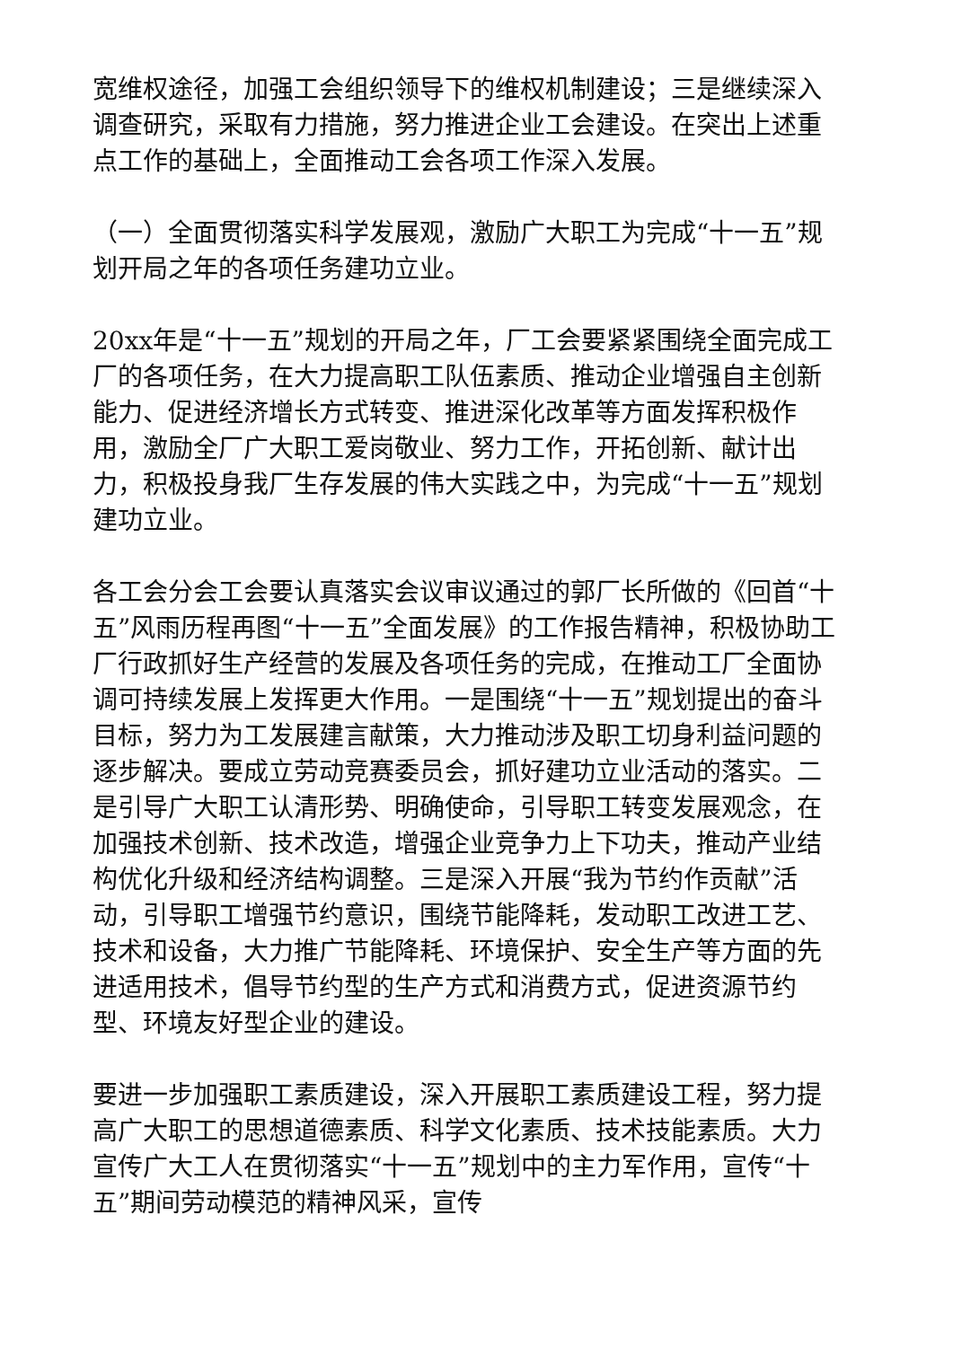宽维权途径，加强工会组织领导下的维权机制建设；三是继续深入调查研究，采取有力措施，努力推进企业工会建设。在突出上述重点工作的基础上，全面推动工会各项工作深入发展。
（一）全面贯彻落实科学发展观，激励广大职工为完成“十一五”规划开局之年的各项任务建功立业。
20xx年是“十一五”规划的开局之年，厂工会要紧紧围绕全面完成工厂的各项任务，在大力提高职工队伍素质、推动企业增强自主创新能力、促进经济增长方式转变、推进深化改革等方面发挥积极作用，激励全厂广大职工爱岗敬业、努力工作，开拓创新、献计出力，积极投身我厂生存发展的伟大实践之中，为完成“十一五”规划建功立业。
各工会分会工会要认真落实会议审议通过的郭厂长所做的《回首“十五”风雨历程再图“十一五”全面发展》的工作报告精神，积极协助工厂行政抓好生产经营的发展及各项任务的完成，在推动工厂全面协调可持续发展上发挥更大作用。一是围绕“十一五”规划提出的奋斗目标，努力为工发展建言献策，大力推动涉及职工切身利益问题的逐步解决。要成立劳动竞赛委员会，抓好建功立业活动的落实。二是引导广大职工认清形势、明确使命，引导职工转变发展观念，在加强技术创新、技术改造，增强企业竞争力上下功夫，推动产业结构优化升级和经济结构调整。三是深入开展“我为节约作贡献”活动，引导职工增强节约意识，围绕节能降耗，发动职工改进工艺、技术和设备，大力推广节能降耗、环境保护、安全生产等方面的先进适用技术，倡导节约型的生产方式和消费方式，促进资源节约型、环境友好型企业的建设。
要进一步加强职工素质建设，深入开展职工素质建设工程，努力提高广大职工的思想道德素质、科学文化素质、技术技能素质。大力宣传广大工人在贯彻落实“十一五”规划中的主力军作用，宣传“十五”期间劳动模范的精神风采，宣传